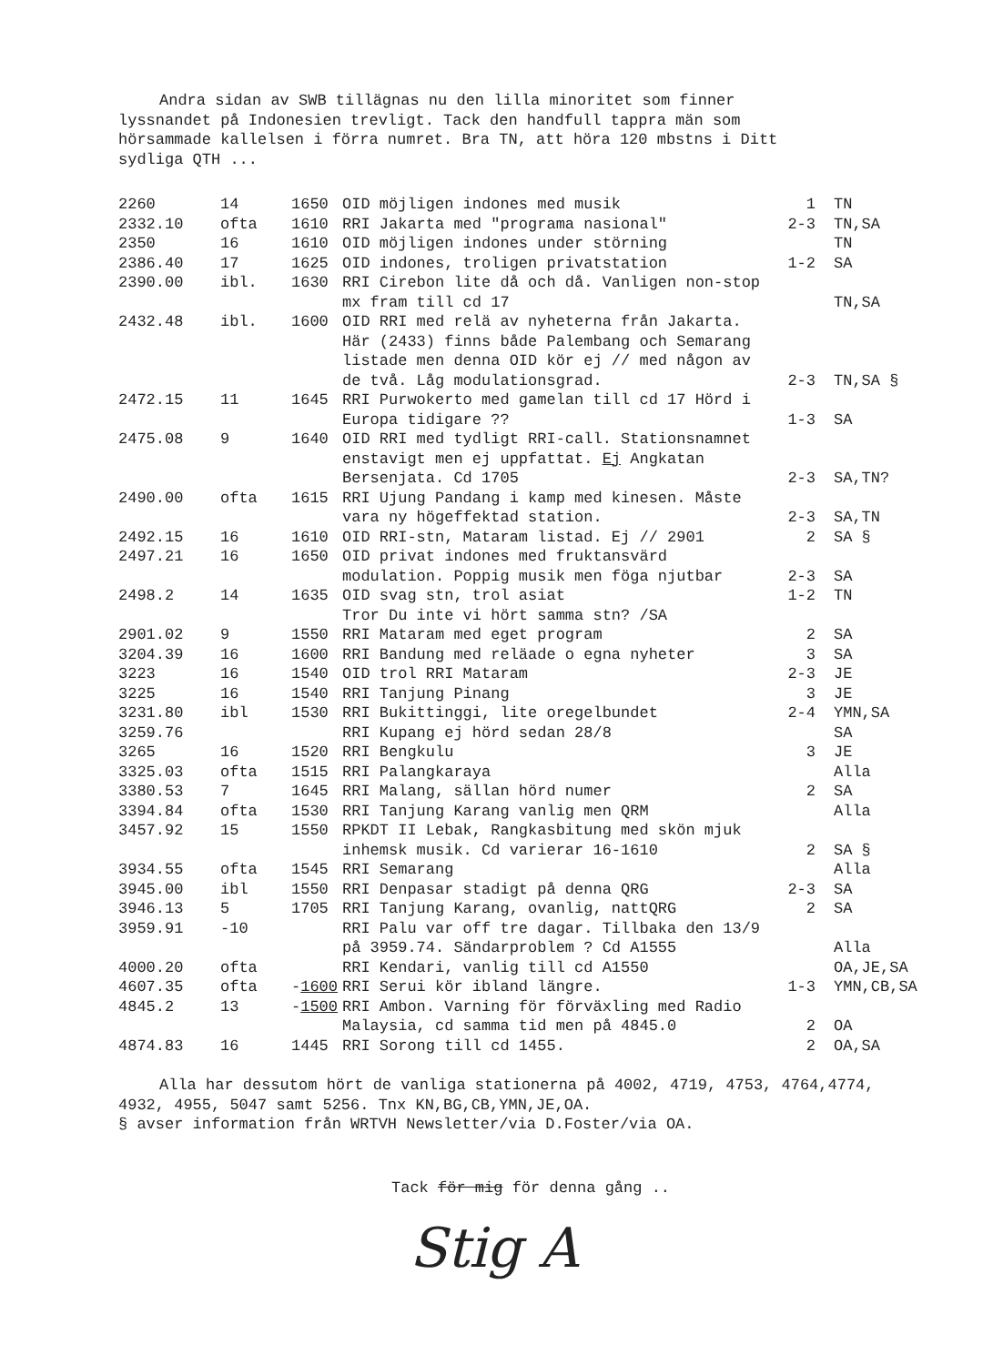Andra sidan av SWB tillägnas nu den lilla minoritet som finner lyssnandet på Indonesien trevligt. Tack den handfull tappra män som hörsammade kallelsen i förra numret. Bra TN, att höra 120 mbstns i Ditt sydliga QTH ...
| 2260 | 14 | 1650 | OID möjligen indones med musik | 1 | TN |
| 2332.10 | ofta | 1610 | RRI Jakarta med "programa nasional" | 2-3 | TN,SA |
| 2350 | 16 | 1610 | OID möjligen indones under störning | | TN |
| 2386.40 | 17 | 1625 | OID indones, troligen privatstation | 1-2 | SA |
| 2390.00 | ibl. | 1630 | RRI Cirebon lite då och då. Vanligen non-stop mx fram till cd 17 | | TN,SA |
| 2432.48 | ibl. | 1600 | OID RRI med relä av nyheterna från Jakarta. Här (2433) finns både Palembang och Semarang listade men denna OID kör ej // med någon av de två. Låg modulationsgrad. | 2-3 | TN,SA § |
| 2472.15 | 11 | 1645 | RRI Purwokerto med gamelan till cd 17 Hörd i Europa tidigare ?? | 1-3 | SA |
| 2475.08 | 9 | 1640 | OID RRI med tydligt RRI-call. Stationsnamnet enstavigt men ej uppfattat. Ej Angkatan Bersenjata. Cd 1705 | 2-3 | SA,TN? |
| 2490.00 | ofta | 1615 | RRI Ujung Pandang i kamp med kinesen. Måste vara ny högeffektad station. | 2-3 | SA,TN |
| 2492.15 | 16 | 1610 | OID RRI-stn, Mataram listad. Ej // 2901 | 2 | SA § |
| 2497.21 | 16 | 1650 | OID privat indones med fruktansvärd modulation. Poppig musik men föga njutbar | 2-3 | SA |
| 2498.2 | 14 | 1635 | OID svag stn, trol asiat Tror Du inte vi hört samma stn? /SA | 1-2 | TN |
| 2901.02 | 9 | 1550 | RRI Mataram med eget program | 2 | SA |
| 3204.39 | 16 | 1600 | RRI Bandung med reläade o egna nyheter | 3 | SA |
| 3223 | 16 | 1540 | OID trol RRI Mataram | 2-3 | JE |
| 3225 | 16 | 1540 | RRI Tanjung Pinang | 3 | JE |
| 3231.80 | ibl | 1530 | RRI Bukittinggi, lite oregelbundet | 2-4 | YMN,SA |
| 3259.76 | | | RRI Kupang ej hörd sedan 28/8 | | SA |
| 3265 | 16 | 1520 | RRI Bengkulu | 3 | JE |
| 3325.03 | ofta | 1515 | RRI Palangkaraya | | Alla |
| 3380.53 | 7 | 1645 | RRI Malang, sällan hörd numer | 2 | SA |
| 3394.84 | ofta | 1530 | RRI Tanjung Karang vanlig men QRM | | Alla |
| 3457.92 | 15 | 1550 | RPKDT II Lebak, Rangkasbitung med skön mjuk inhemsk musik. Cd varierar 16-1610 | 2 | SA § |
| 3934.55 | ofta | 1545 | RRI Semarang | | Alla |
| 3945.00 | ibl | 1550 | RRI Denpasar stadigt på denna QRG | 2-3 | SA |
| 3946.13 | 5 | 1705 | RRI Tanjung Karang, ovanlig, nattQRG | 2 | SA |
| 3959.91 | -10 | | RRI Palu var off tre dagar. Tillbaka den 13/9 på 3959.74. Sändarproblem ? Cd A1555 | | Alla |
| 4000.20 | ofta | | RRI Kendari, vanlig till cd A1550 | | OA,JE,SA |
| 4607.35 | ofta | - 1600 | RRI Serui kör ibland längre. | 1-3 | YMN,CB,SA |
| 4845.2 | 13 | - 1500 | RRI Ambon. Varning för förväxling med Radio Malaysia, cd samma tid men på 4845.0 | 2 | OA |
| 4874.83 | 16 | 1445 | RRI Sorong till cd 1455. | 2 | OA,SA |
Alla har dessutom hört de vanliga stationerna på 4002, 4719, 4753, 4764,4774, 4932, 4955, 5047 samt 5256. Tnx KN,BG,CB,YMN,JE,OA.
§ avser information från WRTVH Newsletter/via D.Foster/via OA.
Tack för mig för denna gång ..
Stig A